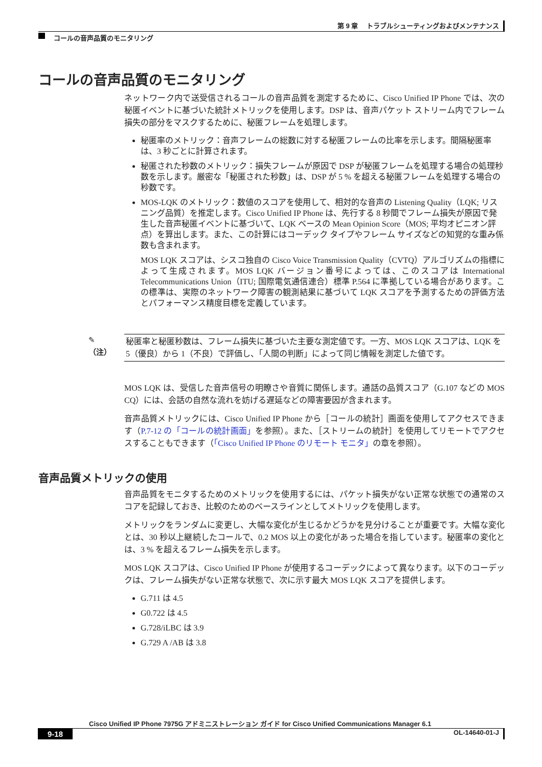第 9 章　 トラブルシューティングおよびメンテナンス
コールの音声品質のモニタリング
コールの音声品質のモニタリング
ネットワーク内で送受信されるコールの音声品質を測定するために、Cisco Unified IP Phone では、次の秘匿イベントに基づいた統計メトリックを使用します。DSP は、音声パケット ストリーム内でフレーム損失の部分をマスクするために、秘匿フレームを処理します。
秘匿率のメトリック：音声フレームの総数に対する秘匿フレームの比率を示します。間隔秘匿率は、3 秒ごとに計算されます。
秘匿された秒数のメトリック：損失フレームが原因で DSP が秘匿フレームを処理する場合の処理秒数を示します。厳密な「秘匿された秒数」は、DSP が 5 % を超える秘匿フレームを処理する場合の秒数です。
MOS-LQK のメトリック：数値のスコアを使用して、相対的な音声の Listening Quality（LQK; リスニング品質）を推定します。Cisco Unified IP Phone は、先行する 8 秒間でフレーム損失が原因で発生した音声秘匿イベントに基づいて、LQK ベースの Mean Opinion Score（MOS; 平均オピニオン評点）を算出します。また、この計算にはコーデック タイプやフレーム サイズなどの知覚的な重み係数も含まれます。
MOS LQK スコアは、シスコ独自の Cisco Voice Transmission Quality（CVTQ）アルゴリズムの指標によって生成されます。MOS LQK バージョン番号によっては、このスコアは International Telecommunications Union（ITU; 国際電気通信連合）標準 P.564 に準拠している場合があります。この標準は、実際のネットワーク障害の観測結果に基づいて LQK スコアを予測するための評価方法とパフォーマンス精度目標を定義しています。
✎
（注）
秘匿率と秘匿秒数は、フレーム損失に基づいた主要な測定値です。一方、MOS LQK スコアは、LQK を 5（優良）から 1（不良）で評価し、「人間の判断」によって同じ情報を測定した値です。
MOS LQK は、受信した音声信号の明瞭さや音質に関係します。通話の品質スコア（G.107 などの MOS CQ）には、会話の自然な流れを妨げる遅延などの障害要因が含まれます。
音声品質メトリックには、Cisco Unified IP Phone から［コールの統計］画面を使用してアクセスできます（P.7-12 の「コールの統計画面」を参照）。また、［ストリームの統計］を使用してリモートでアクセスすることもできます（「Cisco Unified IP Phone のリモート モニタ」の章を参照）。
音声品質メトリックの使用
音声品質をモニタするためのメトリックを使用するには、パケット損失がない正常な状態での通常のスコアを記録しておき、比較のためのベースラインとしてメトリックを使用します。
メトリックをランダムに変更し、大幅な変化が生じるかどうかを見分けることが重要です。大幅な変化とは、30 秒以上継続したコールで、0.2 MOS 以上の変化があった場合を指しています。秘匿率の変化とは、3 % を超えるフレーム損失を示します。
MOS LQK スコアは、Cisco Unified IP Phone が使用するコーデックによって異なります。以下のコーデックは、フレーム損失がない正常な状態で、次に示す最大 MOS LQK スコアを提供します。
G.711 は 4.5
G0.722 は 4.5
G.728/iLBC は 3.9
G.729 A /AB は 3.8
Cisco Unified IP Phone 7975G アドミニストレーション ガイド for Cisco Unified Communications Manager 6.1
9-18 OL-14640-01-J